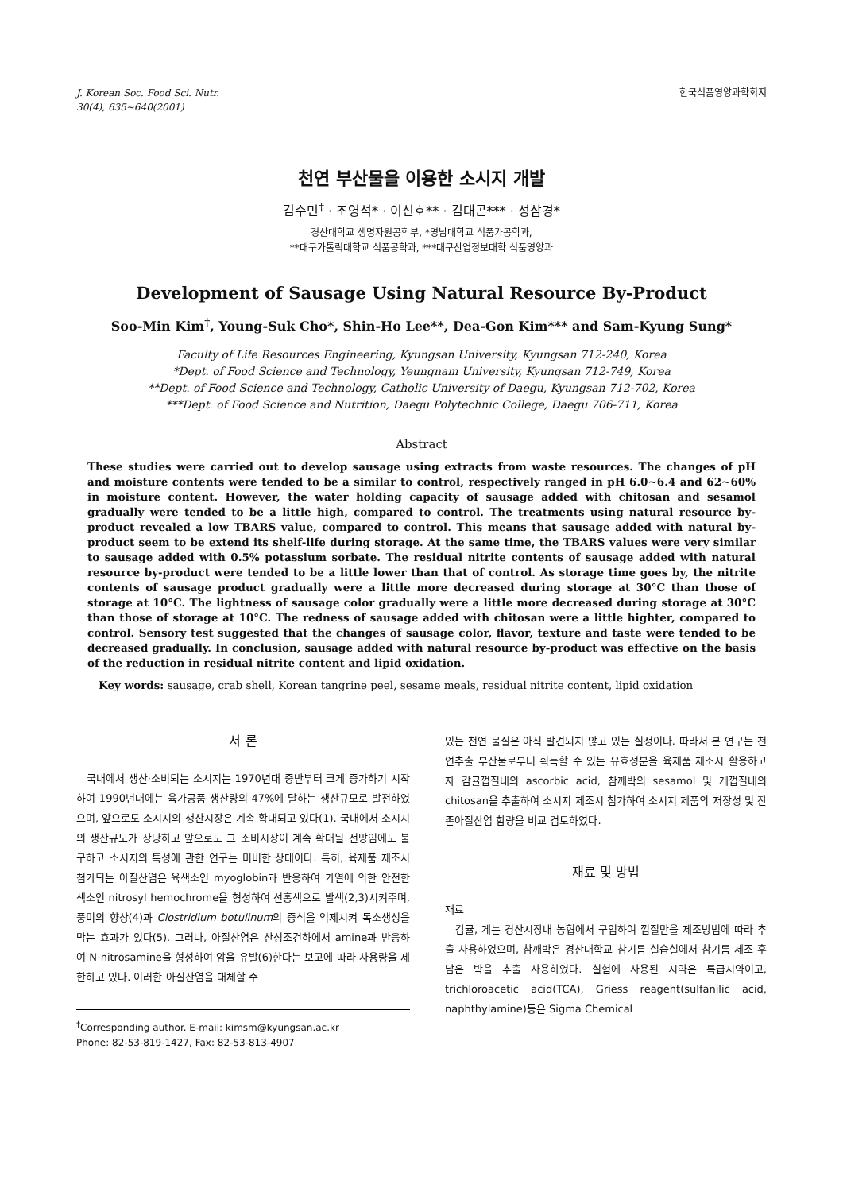J. Korean Soc. Food Sci. Nutr.
30(4), 635~640(2001)
한국식품영양과학회지
천연 부산물을 이용한 소시지 개발
김수민<sup>†</sup> · 조영석* · 이신호** · 김대곤*** · 성삼경*
경산대학교 생명자원공학부, *영남대학교 식품가공학과,
**대구가톨릭대학교 식품공학과, ***대구산업정보대학 식품영양과
Development of Sausage Using Natural Resource By-Product
Soo-Min Kim<sup>†</sup>, Young-Suk Cho*, Shin-Ho Lee**, Dea-Gon Kim*** and Sam-Kyung Sung*
Faculty of Life Resources Engineering, Kyungsan University, Kyungsan 712-240, Korea
*Dept. of Food Science and Technology, Yeungnam University, Kyungsan 712-749, Korea
**Dept. of Food Science and Technology, Catholic University of Daegu, Kyungsan 712-702, Korea
***Dept. of Food Science and Nutrition, Daegu Polytechnic College, Daegu 706-711, Korea
Abstract
These studies were carried out to develop sausage using extracts from waste resources. The changes of pH and moisture contents were tended to be a similar to control, respectively ranged in pH 6.0~6.4 and 62~60% in moisture content. However, the water holding capacity of sausage added with chitosan and sesamol gradually were tended to be a little high, compared to control. The treatments using natural resource by-product revealed a low TBARS value, compared to control. This means that sausage added with natural by-product seem to be extend its shelf-life during storage. At the same time, the TBARS values were very similar to sausage added with 0.5% potassium sorbate. The residual nitrite contents of sausage added with natural resource by-product were tended to be a little lower than that of control. As storage time goes by, the nitrite contents of sausage product gradually were a little more decreased during storage at 30°C than those of storage at 10°C. The lightness of sausage color gradually were a little more decreased during storage at 30°C than those of storage at 10°C. The redness of sausage added with chitosan were a little highter, compared to control. Sensory test suggested that the changes of sausage color, flavor, texture and taste were tended to be decreased gradually. In conclusion, sausage added with natural resource by-product was effective on the basis of the reduction in residual nitrite content and lipid oxidation.
Key words: sausage, crab shell, Korean tangrine peel, sesame meals, residual nitrite content, lipid oxidation
서 론
국내에서 생산·소비되는 소시지는 1970년대 중반부터 크게 증가하기 시작하여 1990년대에는 육가공품 생산량의 47%에 달하는 생산규모로 발전하였으며, 앞으로도 소시지의 생산시장은 계속 확대되고 있다(1). 국내에서 소시지의 생산규모가 상당하고 앞으로도 그 소비시장이 계속 확대될 전망임에도 불구하고 소시지의 특성에 관한 연구는 미비한 상태이다. 특히, 육제품 제조시 첨가되는 아질산염은 육색소인 myoglobin과 반응하여 가열에 의한 안전한 색소인 nitrosyl hemochrome을 형성하여 선홍색으로 발색(2,3)시켜주며, 풍미의 향상(4)과 Clostridium botulinum의 증식을 억제시켜 독소생성을 막는 효과가 있다(5). 그러나, 아질산염은 산성조건하에서 amine과 반응하여 N-nitrosamine을 형성하여 암을 유발(6)한다는 보고에 따라 사용량을 제한하고 있다. 이러한 아질산염을 대체할 수
<sup>†</sup> Corresponding author. E-mail: kimsm@kyungsan.ac.kr
Phone: 82-53-819-1427, Fax: 82-53-813-4907
있는 천연 물질은 아직 발견되지 않고 있는 실정이다. 따라서 본 연구는 천연추출 부산물로부터 획득할 수 있는 유효성분을 육제품 제조시 활용하고자 감귤껍질내의 ascorbic acid, 참깨박의 sesamol 및 게껍질내의 chitosan을 추출하여 소시지 제조시 첨가하여 소시지 제품의 저장성 및 잔존아질산염 함량을 비교 검토하였다.
재료 및 방법
재료
감귤, 게는 경산시장내 농협에서 구입하여 껍질만을 제조방법에 따라 추출 사용하였으며, 참깨박은 경산대학교 참기름 실습실에서 참기름 제조 후 남은 박을 추출 사용하였다. 실험에 사용된 시약은 특급시약이고, trichloroacetic acid(TCA), Griess reagent(sulfanilic acid, naphthylamine)등은 Sigma Chemical